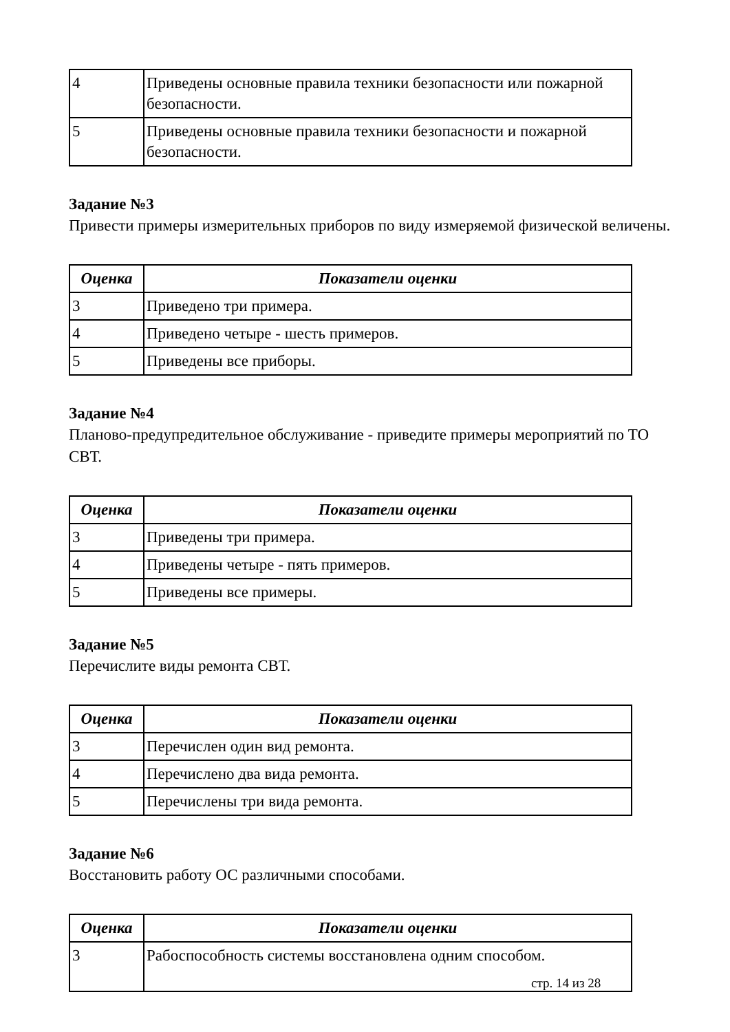| 4 | Приведены основные правила техники безопасности или пожарной безопасности. |
| 5 | Приведены основные правила техники безопасности и пожарной безопасности. |
Задание №3
Привести примеры измерительных приборов по виду измеряемой физической величены.
| Оценка | Показатели оценки |
| --- | --- |
| 3 | Приведено три примера. |
| 4 | Приведено четыре - шесть примеров. |
| 5 | Приведены все приборы. |
Задание №4
Планово-предупредительное обслуживание - приведите примеры мероприятий по ТО СВТ.
| Оценка | Показатели оценки |
| --- | --- |
| 3 | Приведены три примера. |
| 4 | Приведены четыре - пять примеров. |
| 5 | Приведены все примеры. |
Задание №5
Перечислите виды ремонта СВТ.
| Оценка | Показатели оценки |
| --- | --- |
| 3 | Перечислен один вид ремонта. |
| 4 | Перечислено два вида ремонта. |
| 5 | Перечислены три вида ремонта. |
Задание №6
Восстановить работу ОС различными способами.
| Оценка | Показатели оценки |
| --- | --- |
| 3 | Рабоспособность системы восстановлена одним способом. |
стр. 14 из 28